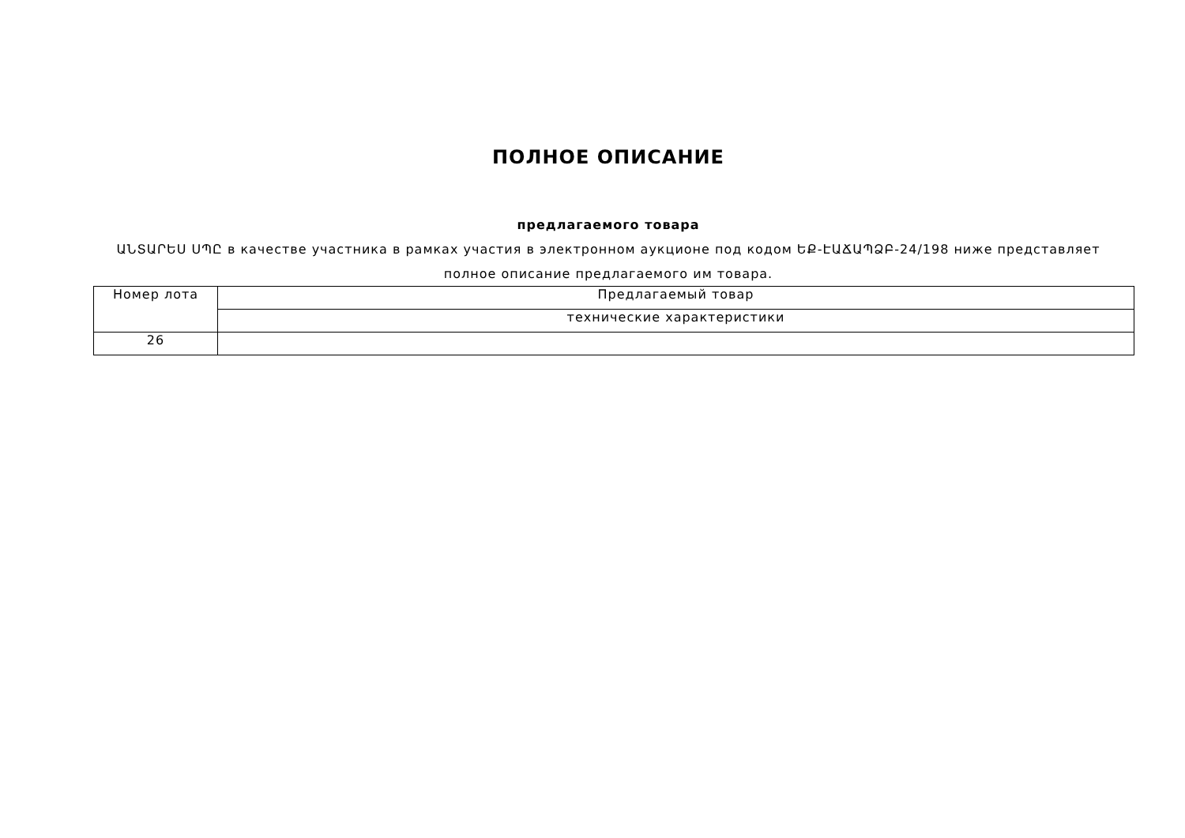ПОЛНОЕ ОПИСАНИЕ
предлагаемого товара
ԱՆՏԱՐԵՍ ՍՊԸ в качестве участника в рамках участия в электронном аукционе под кодом ԵՔ-ԷԱՃԱՊՁԲ-24/198 ниже представляет полное описание предлагаемого им товара.
| Номер лота | Предлагаемый товар |
| | технические характеристики |
| 26 | |